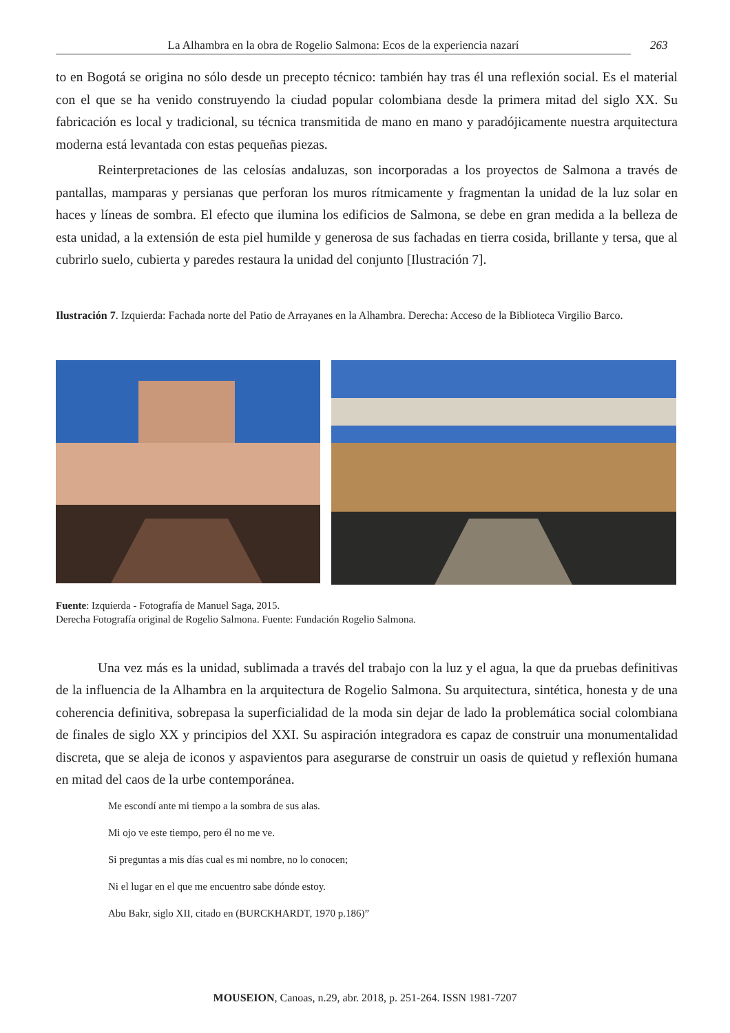La Alhambra en la obra de Rogelio Salmona: Ecos de la experiencia nazarí 263
to en Bogotá se origina no sólo desde un precepto técnico: también hay tras él una reflexión social. Es el material con el que se ha venido construyendo la ciudad popular colombiana desde la primera mitad del siglo XX. Su fabricación es local y tradicional, su técnica transmitida de mano en mano y paradójicamente nuestra arquitectura moderna está levantada con estas pequeñas piezas.
Reinterpretaciones de las celosías andaluzas, son incorporadas a los proyectos de Salmona a través de pantallas, mamparas y persianas que perforan los muros rítmicamente y fragmentan la unidad de la luz solar en haces y líneas de sombra. El efecto que ilumina los edificios de Salmona, se debe en gran medida a la belleza de esta unidad, a la extensión de esta piel humilde y generosa de sus fachadas en tierra cosida, brillante y tersa, que al cubrirlo suelo, cubierta y paredes restaura la unidad del conjunto [Ilustración 7].
Ilustración 7. Izquierda: Fachada norte del Patio de Arrayanes en la Alhambra. Derecha: Acceso de la Biblioteca Virgilio Barco.
Fuente: Izquierda - Fotografía de Manuel Saga, 2015.
Derecha Fotografía original de Rogelio Salmona. Fuente: Fundación Rogelio Salmona.
Una vez más es la unidad, sublimada a través del trabajo con la luz y el agua, la que da pruebas definitivas de la influencia de la Alhambra en la arquitectura de Rogelio Salmona. Su arquitectura, sintética, honesta y de una coherencia definitiva, sobrepasa la superficialidad de la moda sin dejar de lado la problemática social colombiana de finales de siglo XX y principios del XXI. Su aspiración integradora es capaz de construir una monumentalidad discreta, que se aleja de iconos y aspavientos para asegurarse de construir un oasis de quietud y reflexión humana en mitad del caos de la urbe contemporánea.
Me escondí ante mi tiempo a la sombra de sus alas.
Mi ojo ve este tiempo, pero él no me ve.
Si preguntas a mis días cual es mi nombre, no lo conocen;
Ni el lugar en el que me encuentro sabe dónde estoy.
Abu Bakr, siglo XII, citado en (BURCKHARDT, 1970 p.186)”
MOUSEION, Canoas, n.29, abr. 2018, p. 251-264. ISSN 1981-7207